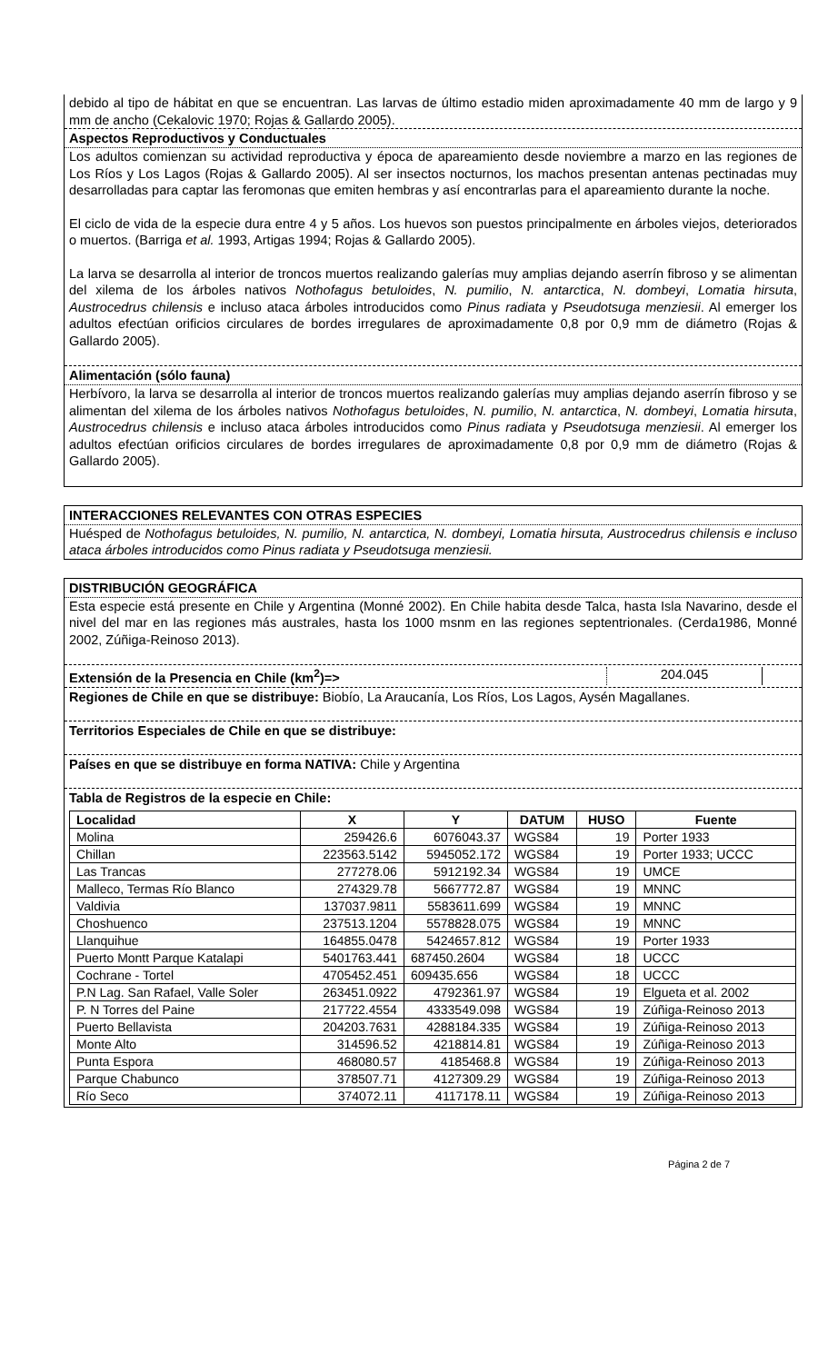debido al tipo de hábitat en que se encuentran. Las larvas de último estadio miden aproximadamente 40 mm de largo y 9 mm de ancho (Cekalovic 1970; Rojas & Gallardo 2005).
Aspectos Reproductivos y Conductuales
Los adultos comienzan su actividad reproductiva y época de apareamiento desde noviembre a marzo en las regiones de Los Ríos y Los Lagos (Rojas & Gallardo 2005). Al ser insectos nocturnos, los machos presentan antenas pectinadas muy desarrolladas para captar las feromonas que emiten hembras y así encontrarlas para el apareamiento durante la noche.
El ciclo de vida de la especie dura entre 4 y 5 años. Los huevos son puestos principalmente en árboles viejos, deteriorados o muertos. (Barriga et al. 1993, Artigas 1994; Rojas & Gallardo 2005).
La larva se desarrolla al interior de troncos muertos realizando galerías muy amplias dejando aserrín fibroso y se alimentan del xilema de los árboles nativos Nothofagus betuloides, N. pumilio, N. antarctica, N. dombeyi, Lomatia hirsuta, Austrocedrus chilensis e incluso ataca árboles introducidos como Pinus radiata y Pseudotsuga menziesii. Al emerger los adultos efectúan orificios circulares de bordes irregulares de aproximadamente 0,8 por 0,9 mm de diámetro (Rojas & Gallardo 2005).
Alimentación (sólo fauna)
Herbívoro, la larva se desarrolla al interior de troncos muertos realizando galerías muy amplias dejando aserrín fibroso y se alimentan del xilema de los árboles nativos Nothofagus betuloides, N. pumilio, N. antarctica, N. dombeyi, Lomatia hirsuta, Austrocedrus chilensis e incluso ataca árboles introducidos como Pinus radiata y Pseudotsuga menziesii. Al emerger los adultos efectúan orificios circulares de bordes irregulares de aproximadamente 0,8 por 0,9 mm de diámetro (Rojas & Gallardo 2005).
INTERACCIONES RELEVANTES CON OTRAS ESPECIES
Huésped de Nothofagus betuloides, N. pumilio, N. antarctica, N. dombeyi, Lomatia hirsuta, Austrocedrus chilensis e incluso ataca árboles introducidos como Pinus radiata y Pseudotsuga menziesii.
DISTRIBUCIÓN GEOGRÁFICA
Esta especie está presente en Chile y Argentina (Monné 2002). En Chile habita desde Talca, hasta Isla Navarino, desde el nivel del mar en las regiones más australes, hasta los 1000 msnm en las regiones septentrionales. (Cerda1986, Monné 2002, Zúñiga-Reinoso 2013).
Extensión de la Presencia en Chile (km<sup>2</sup>)=> 204.045
Regiones de Chile en que se distribuye: Biobío, La Araucanía, Los Ríos, Los Lagos, Aysén Magallanes.
Territorios Especiales de Chile en que se distribuye:
Países en que se distribuye en forma NATIVA: Chile y Argentina
Tabla de Registros de la especie en Chile:
| Localidad | X | Y | DATUM | HUSO | Fuente |
| --- | --- | --- | --- | --- | --- |
| Molina | 259426.6 | 6076043.37 | WGS84 | 19 | Porter 1933 |
| Chillan | 223563.5142 | 5945052.172 | WGS84 | 19 | Porter 1933; UCCC |
| Las Trancas | 277278.06 | 5912192.34 | WGS84 | 19 | UMCE |
| Malleco, Termas Río Blanco | 274329.78 | 5667772.87 | WGS84 | 19 | MNNC |
| Valdivia | 137037.9811 | 5583611.699 | WGS84 | 19 | MNNC |
| Choshuenco | 237513.1204 | 5578828.075 | WGS84 | 19 | MNNC |
| Llanquihue | 164855.0478 | 5424657.812 | WGS84 | 19 | Porter 1933 |
| Puerto Montt Parque Katalapi | 5401763.441 | 687450.2604 | WGS84 | 18 | UCCC |
| Cochrane - Tortel | 4705452.451 | 609435.656 | WGS84 | 18 | UCCC |
| P.N Lag. San Rafael, Valle Soler | 263451.0922 | 4792361.97 | WGS84 | 19 | Elgueta et al. 2002 |
| P. N Torres del Paine | 217722.4554 | 4333549.098 | WGS84 | 19 | Zúñiga-Reinoso 2013 |
| Puerto Bellavista | 204203.7631 | 4288184.335 | WGS84 | 19 | Zúñiga-Reinoso 2013 |
| Monte Alto | 314596.52 | 4218814.81 | WGS84 | 19 | Zúñiga-Reinoso 2013 |
| Punta Espora | 468080.57 | 4185468.8 | WGS84 | 19 | Zúñiga-Reinoso 2013 |
| Parque Chabunco | 378507.71 | 4127309.29 | WGS84 | 19 | Zúñiga-Reinoso 2013 |
| Río Seco | 374072.11 | 4117178.11 | WGS84 | 19 | Zúñiga-Reinoso 2013 |
Página 2 de 7